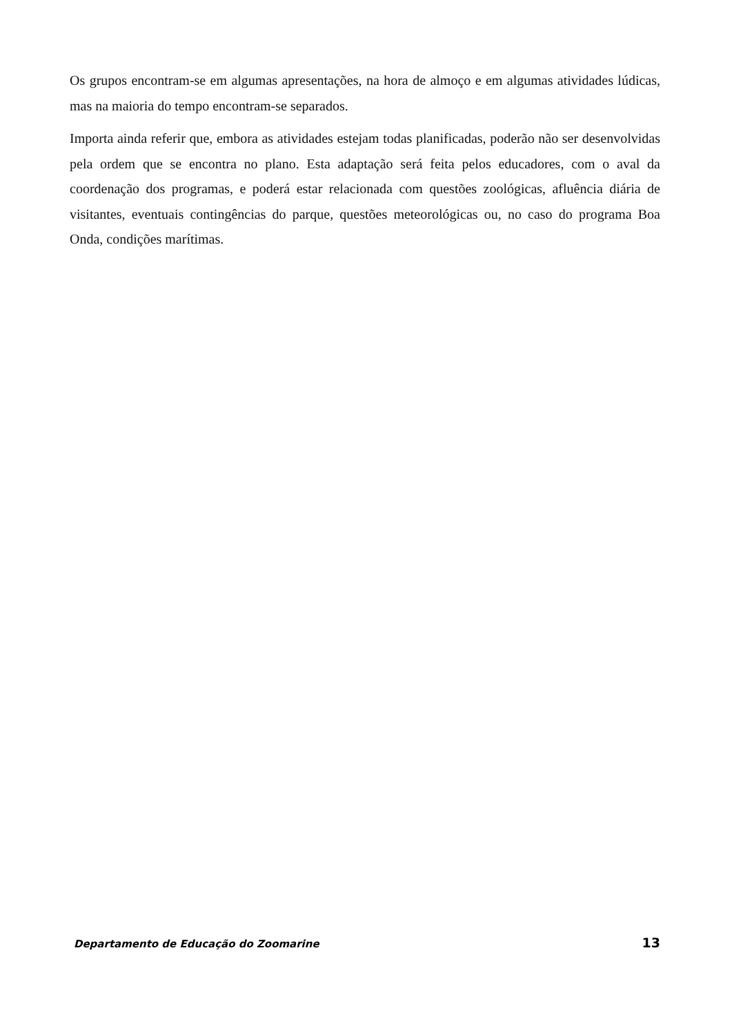Os grupos encontram-se em algumas apresentações, na hora de almoço e em algumas atividades lúdicas, mas na maioria do tempo encontram-se separados.
Importa ainda referir que, embora as atividades estejam todas planificadas, poderão não ser desenvolvidas pela ordem que se encontra no plano. Esta adaptação será feita pelos educadores, com o aval da coordenação dos programas, e poderá estar relacionada com questões zoológicas, afluência diária de visitantes, eventuais contingências do parque, questões meteorológicas ou, no caso do programa Boa Onda, condições marítimas.
Departamento de Educação do Zoomarine 13